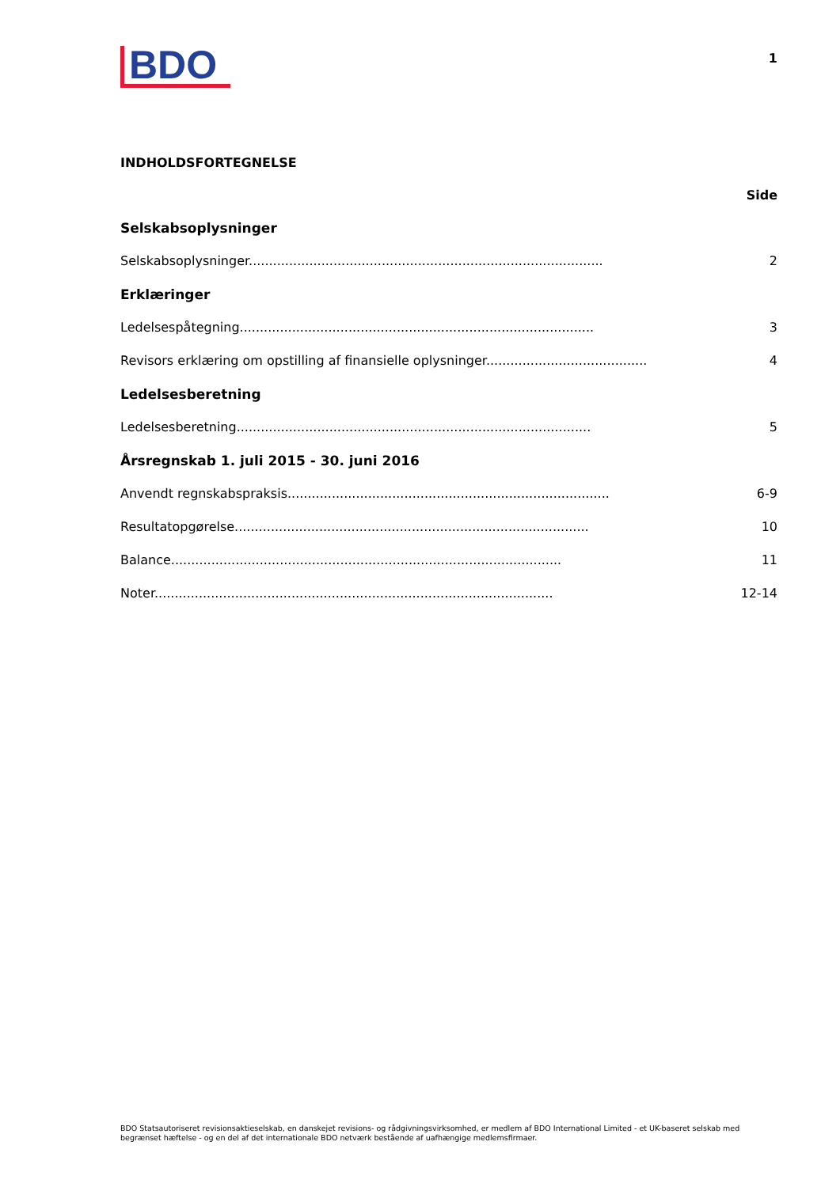BDO
1
INDHOLDSFORTEGNELSE
Side
Selskabsoplysninger
Selskabsoplysninger........................................................................................ 2
Erklæringer
Ledelsespåtegning........................................................................................ 3
Revisors erklæring om opstilling af finansielle oplysninger........................................ 4
Ledelsesberetning
Ledelsesberetning........................................................................................ 5
Årsregnskab 1. juli 2015 - 30. juni 2016
Anvendt regnskabspraksis................................................................................ 6-9
Resultatopgørelse........................................................................................ 10
Balance................................................................................................. 11
Noter................................................................................................... 12-14
BDO Statsautoriseret revisionsaktieselskab, en danskejet revisions- og rådgivningsvirksomhed, er medlem af BDO International Limited - et UK-baseret selskab med begrænset hæftelse - og en del af det internationale BDO netværk bestående af uafhængige medlemsfirmaer.